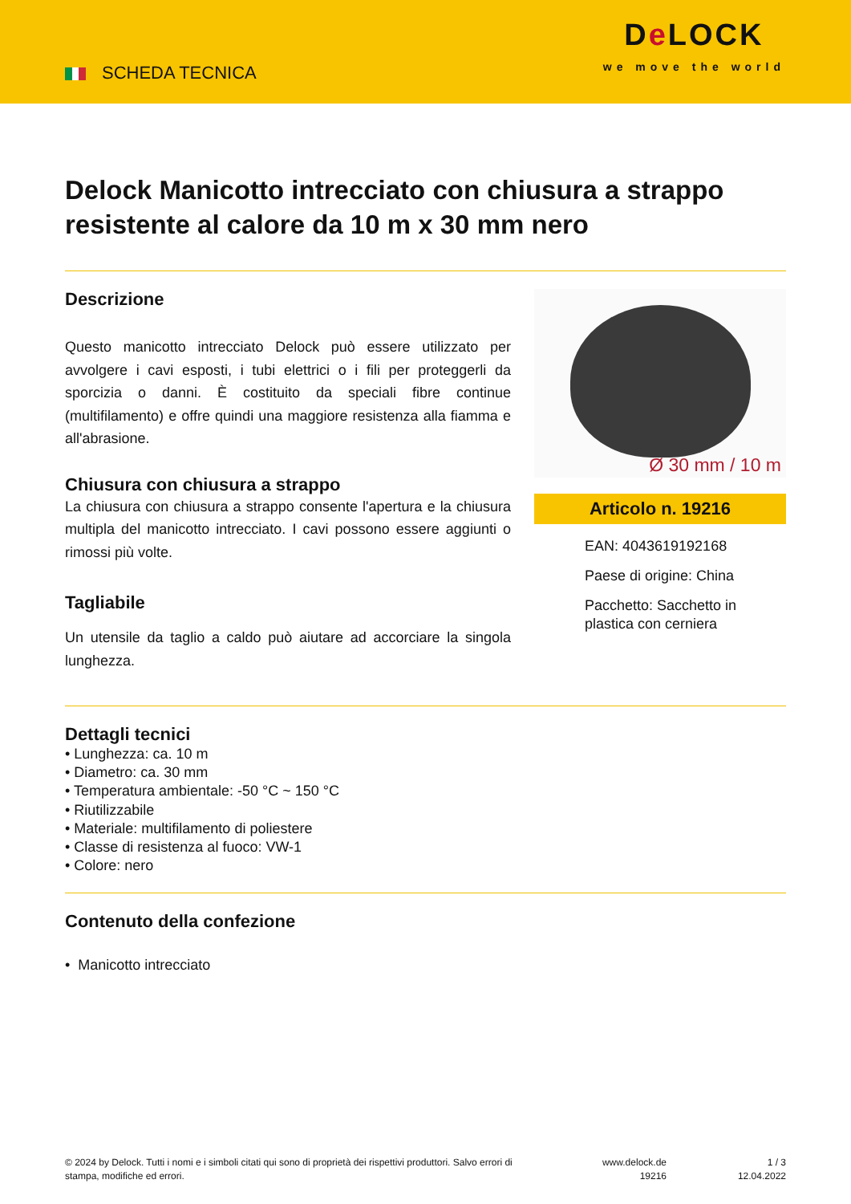SCHEDA TECNICA
De LOCK
we move the world
Delock Manicotto intrecciato con chiusura a strappo resistente al calore da 10 m x 30 mm nero
Descrizione
Questo manicotto intrecciato Delock può essere utilizzato per avvolgere i cavi esposti, i tubi elettrici o i fili per proteggerli da sporcizia o danni. È costituito da speciali fibre continue (multifilamento) e offre quindi una maggiore resistenza alla fiamma e all'abrasione.
Chiusura con chiusura a strappo
La chiusura con chiusura a strappo consente l'apertura e la chiusura multipla del manicotto intrecciato. I cavi possono essere aggiunti o rimossi più volte.
Tagliabile
Un utensile da taglio a caldo può aiutare ad accorciare la singola lunghezza.
Ø 30 mm / 10 m
Articolo n. 19216
EAN: 4043619192168
Paese di origine: China
Pacchetto: Sacchetto in plastica con cerniera
Dettagli tecnici
• Lunghezza: ca. 10 m
• Diametro: ca. 30 mm
• Temperatura ambientale: -50 °C ~ 150 °C
• Riutilizzabile
• Materiale: multifilamento di poliestere
• Classe di resistenza al fuoco: VW-1
• Colore: nero
Contenuto della confezione
• Manicotto intrecciato
© 2024 by Delock. Tutti i nomi e i simboli citati qui sono di proprietà dei rispettivi produttori. Salvo errori di stampa, modifiche ed errori.
www.delock.de
19216
1 / 3
12.04.2022